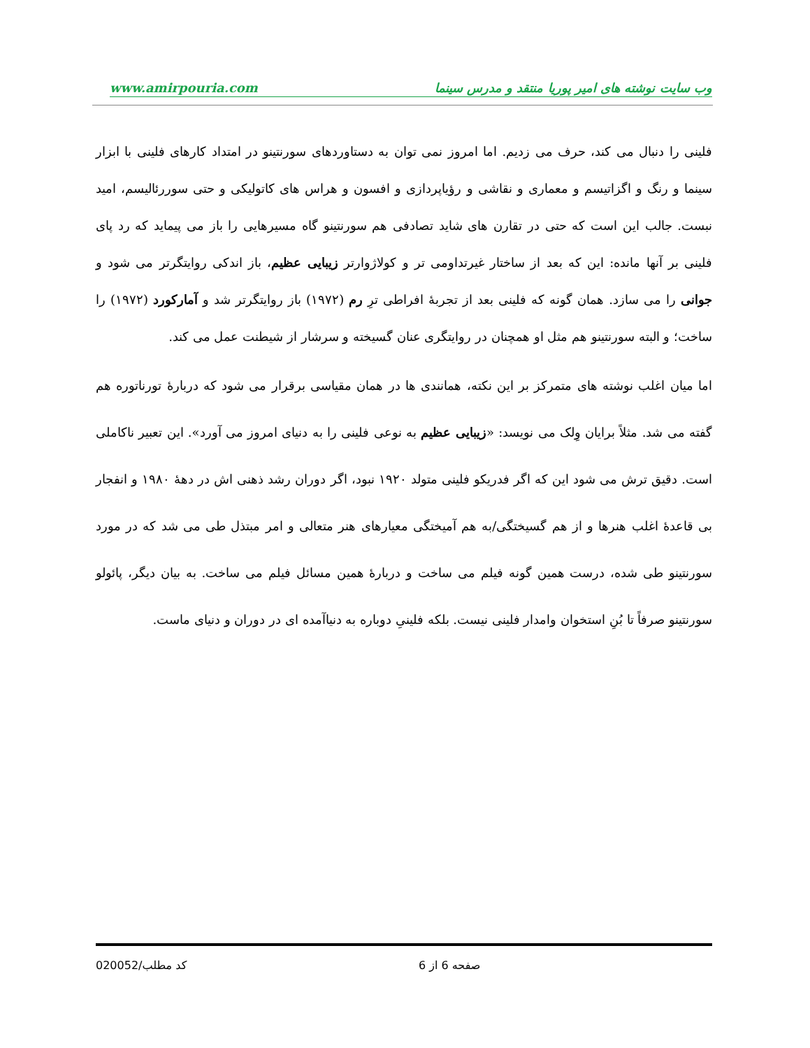www.amirpouria.com وب سایت نوشته های امیر پوریا منتقد و مدرس سینما
فلینی را دنبال می کند، حرف می زدیم. اما امروز نمی توان به دستاوردهای سورنتینو در امتداد کارهای فلینی با ابزار سینما و رنگ و اگزاتیسم و معماری و نقاشی و رؤیاپردازی و افسون و هراس های کاتولیکی و حتی سوررئالیسم، امید نبست. جالب این است که حتی در تقارن های شاید تصادفی هم سورنتینو گاه مسیرهایی را باز می پیماید که رد پای فلینی بر آنها مانده: این که بعد از ساختار غیرتداومی تر و کولاژوارتر زیبایی عظیم، باز اندکی روایتگرتر می شود و جوانی را می سازد. همان گونه که فلینی بعد از تجربهٔ افراطی ترِ رم (۱۹۷۲) باز روایتگرتر شد و آمارکورد (۱۹۷۲) را ساخت؛ و البته سورنتینو هم مثل او همچنان در روایتگری عنان گسیخته و سرشار از شیطنت عمل می کند.
اما میان اغلب نوشته های متمرکز بر این نکته، همانندی ها در همان مقیاسی برقرار می شود که دربارهٔ تورناتوره هم گفته می شد. مثلاً برایان وِلک می نویسد: «زیبایی عظیم به نوعی فلینی را به دنیای امروز می آورد». این تعبیر ناکاملی است. دقیق ترش می شود این که اگر فدریکو فلینی متولد ۱۹۲۰ نبود، اگر دوران رشد ذهنی اش در دههٔ ۱۹۸۰ و انفجار بی قاعدهٔ اغلب هنرها و از هم گسیختگی/به هم آمیختگی معیارهای هنر متعالی و امر مبتذل طی می شد که در مورد سورنتینو طی شده، درست همین گونه فیلم می ساخت و دربارهٔ همین مسائل فیلم می ساخت. به بیان دیگر، پائولو سورنتینو صرفاً تا بُنِ استخوان وامدار فلینی نیست. بلکه فلینیِ دوباره به دنیاآمده ای در دوران و دنیای ماست.
کد مطلب/020052 صفحه 6 از 6